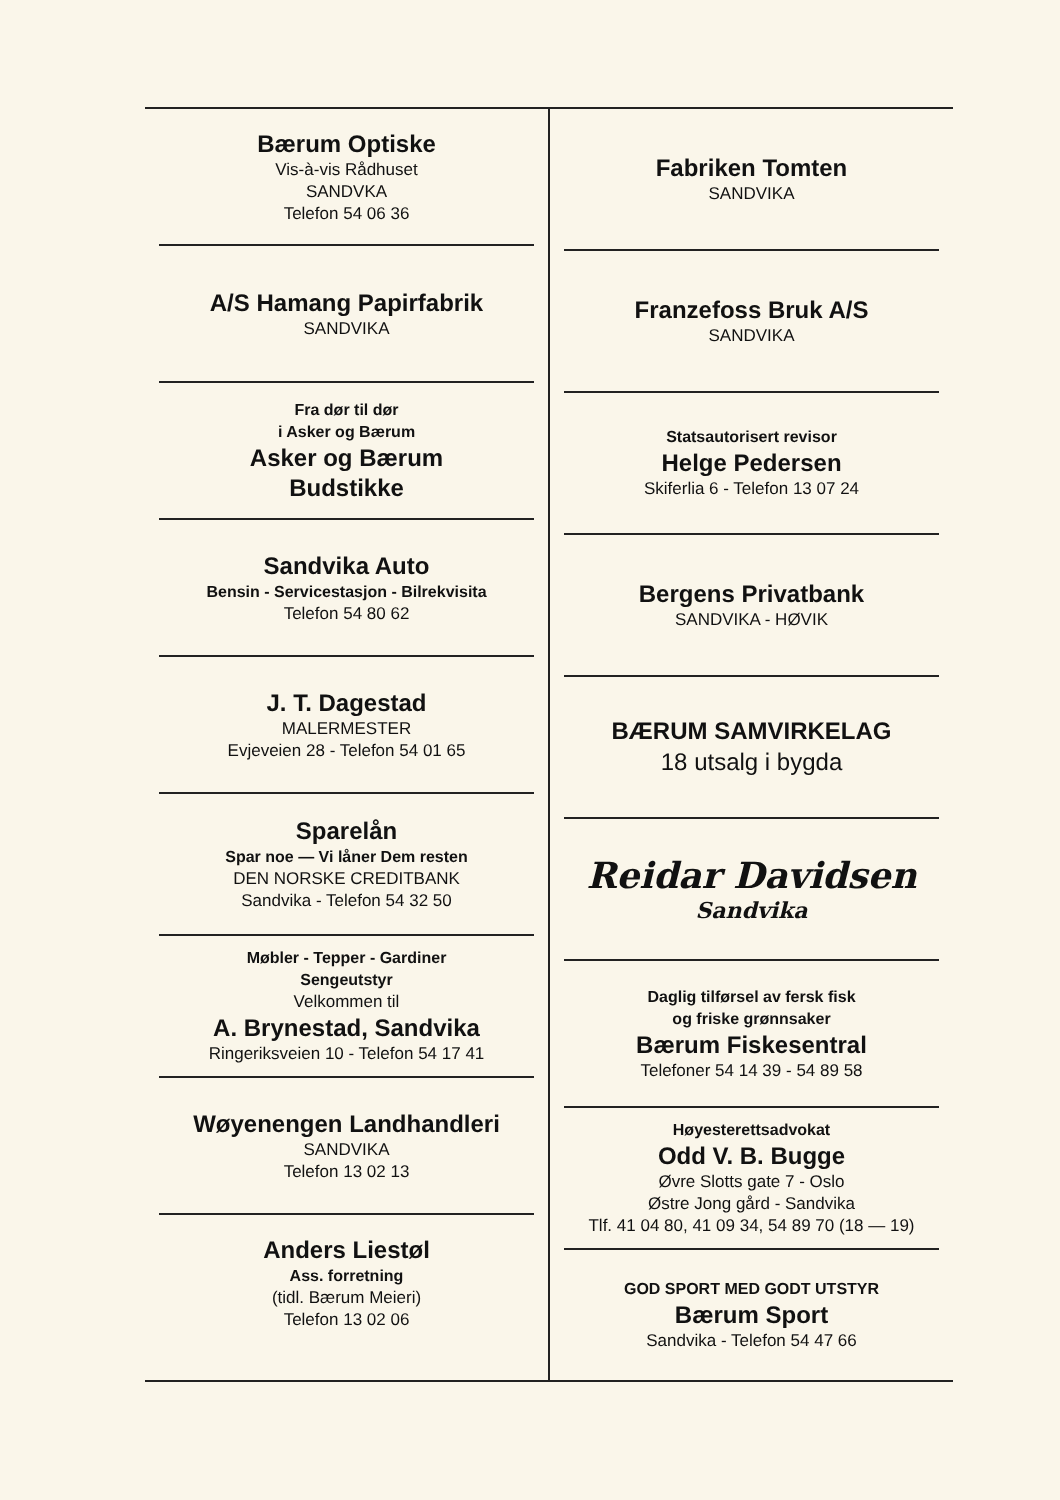Bærum Optiske
Vis-à-vis Rådhuset
SANDVKA
Telefon 54 06 36
A/S Hamang Papirfabrik
SANDVIKA
Fra dør til dør
i Asker og Bærum
Asker og Bærum
Budstikke
Sandvika Auto
Bensin - Servicestasjon - Bilrekvisita
Telefon 54 80 62
J. T. Dagestad
MALERMESTER
Evjeveien 28 - Telefon 54 01 65
Sparelån
Spar noe — Vi låner Dem resten
DEN NORSKE CREDITBANK
Sandvika - Telefon 54 32 50
Møbler - Tepper - Gardiner
Sengeutstyr
Velkommen til
A. Brynestad, Sandvika
Ringeriksveien 10 - Telefon 54 17 41
Wøyenengen Landhandleri
SANDVIKA
Telefon 13 02 13
Anders Liestøl
Ass. forretning
(tidl. Bærum Meieri)
Telefon 13 02 06
Fabriken Tomten
SANDVIKA
Franzefoss Bruk A/S
SANDVIKA
Statsautorisert revisor
Helge Pedersen
Skiferlia 6 - Telefon 13 07 24
Bergens Privatbank
SANDVIKA - HØVIK
BÆRUM SAMVIRKELAG
18 utsalg i bygda
Reidar Davidsen
Sandvika
Daglig tilførsel av fersk fisk
og friske grønnsaker
Bærum Fiskesentral
Telefoner 54 14 39 - 54 89 58
Høyesterettsadvokat
Odd V. B. Bugge
Øvre Slotts gate 7 - Oslo
Østre Jong gård - Sandvika
Tlf. 41 04 80, 41 09 34, 54 89 70 (18 — 19)
GOD SPORT MED GODT UTSTYR
Bærum Sport
Sandvika - Telefon 54 47 66